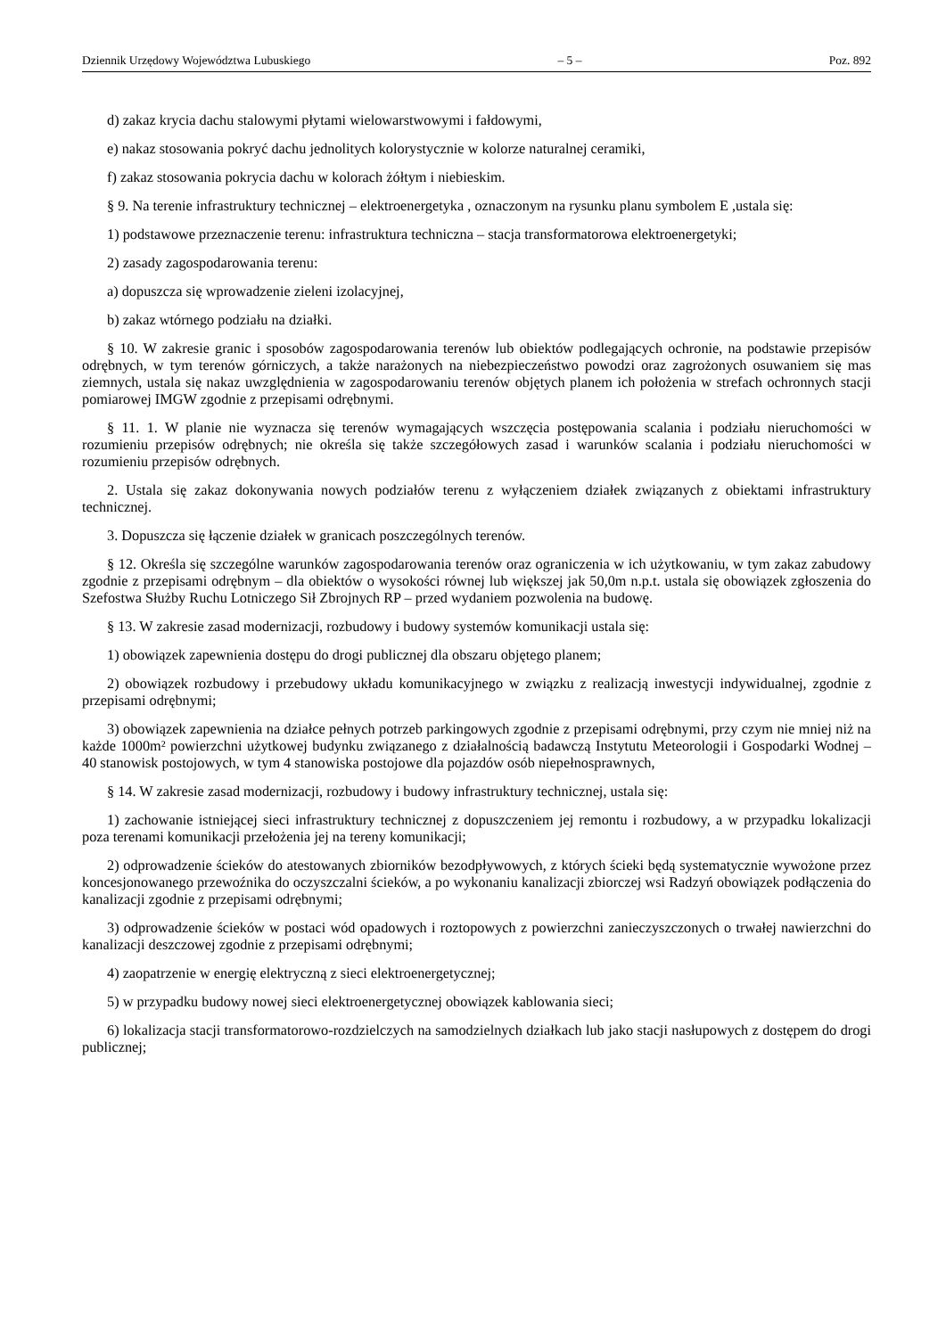Dziennik Urzędowy Województwa Lubuskiego – 5 – Poz. 892
d) zakaz krycia dachu stalowymi płytami wielowarstwowymi i fałdowymi,
e) nakaz stosowania pokryć dachu jednolitych kolorystycznie w kolorze naturalnej ceramiki,
f) zakaz stosowania pokrycia dachu w kolorach żółtym i niebieskim.
§ 9. Na terenie infrastruktury technicznej – elektroenergetyka , oznaczonym na rysunku planu symbolem E ,ustala się:
1) podstawowe przeznaczenie terenu: infrastruktura techniczna – stacja transformatorowa elektroenergetyki;
2) zasady zagospodarowania terenu:
a) dopuszcza się wprowadzenie zieleni izolacyjnej,
b) zakaz wtórnego podziału na działki.
§ 10. W zakresie granic i sposobów zagospodarowania terenów lub obiektów podlegających ochronie, na podstawie przepisów odrębnych, w tym terenów górniczych, a także narażonych na niebezpieczeństwo powodzi oraz zagrożonych osuwaniem się mas ziemnych, ustala się nakaz uwzględnienia w zagospodarowaniu terenów objętych planem ich położenia w strefach ochronnych stacji pomiarowej IMGW zgodnie z przepisami odrębnymi.
§ 11. 1. W planie nie wyznacza się terenów wymagających wszczęcia postępowania scalania i podziału nieruchomości w rozumieniu przepisów odrębnych; nie określa się także szczegółowych zasad i warunków scalania i podziału nieruchomości w rozumieniu przepisów odrębnych.
2. Ustala się zakaz dokonywania nowych podziałów terenu z wyłączeniem działek związanych z obiektami infrastruktury technicznej.
3. Dopuszcza się łączenie działek w granicach poszczególnych terenów.
§ 12. Określa się szczególne warunków zagospodarowania terenów oraz ograniczenia w ich użytkowaniu, w tym zakaz zabudowy zgodnie z przepisami odrębnym – dla obiektów o wysokości równej lub większej jak 50,0m n.p.t. ustala się obowiązek zgłoszenia do Szefostwa Służby Ruchu Lotniczego Sił Zbrojnych RP – przed wydaniem pozwolenia na budowę.
§ 13. W zakresie zasad modernizacji, rozbudowy i budowy systemów komunikacji ustala się:
1) obowiązek zapewnienia dostępu do drogi publicznej dla obszaru objętego planem;
2) obowiązek rozbudowy i przebudowy układu komunikacyjnego w związku z realizacją inwestycji indywidualnej, zgodnie z przepisami odrębnymi;
3) obowiązek zapewnienia na działce pełnych potrzeb parkingowych zgodnie z przepisami odrębnymi, przy czym nie mniej niż na każde 1000m² powierzchni użytkowej budynku związanego z działalnością badawczą Instytutu Meteorologii i Gospodarki Wodnej – 40 stanowisk postojowych, w tym 4 stanowiska postojowe dla pojazdów osób niepełnosprawnych,
§ 14. W zakresie zasad modernizacji, rozbudowy i budowy infrastruktury technicznej, ustala się:
1) zachowanie istniejącej sieci infrastruktury technicznej z dopuszczeniem jej remontu i rozbudowy, a w przypadku lokalizacji poza terenami komunikacji przełożenia jej na tereny komunikacji;
2) odprowadzenie ścieków do atestowanych zbiorników bezodpływowych, z których ścieki będą systematycznie wywożone przez koncesjonowanego przewoźnika do oczyszczalni ścieków, a po wykonaniu kanalizacji zbiorczej wsi Radzyń obowiązek podłączenia do kanalizacji zgodnie z przepisami odrębnymi;
3) odprowadzenie ścieków w postaci wód opadowych i roztopowych z powierzchni zanieczyszczonych o trwałej nawierzchni do kanalizacji deszczowej zgodnie z przepisami odrębnymi;
4) zaopatrzenie w energię elektryczną z sieci elektroenergetycznej;
5) w przypadku budowy nowej sieci elektroenergetycznej obowiązek kablowania sieci;
6) lokalizacja stacji transformatorowo-rozdzielczych na samodzielnych działkach lub jako stacji nasłupowych z dostępem do drogi publicznej;